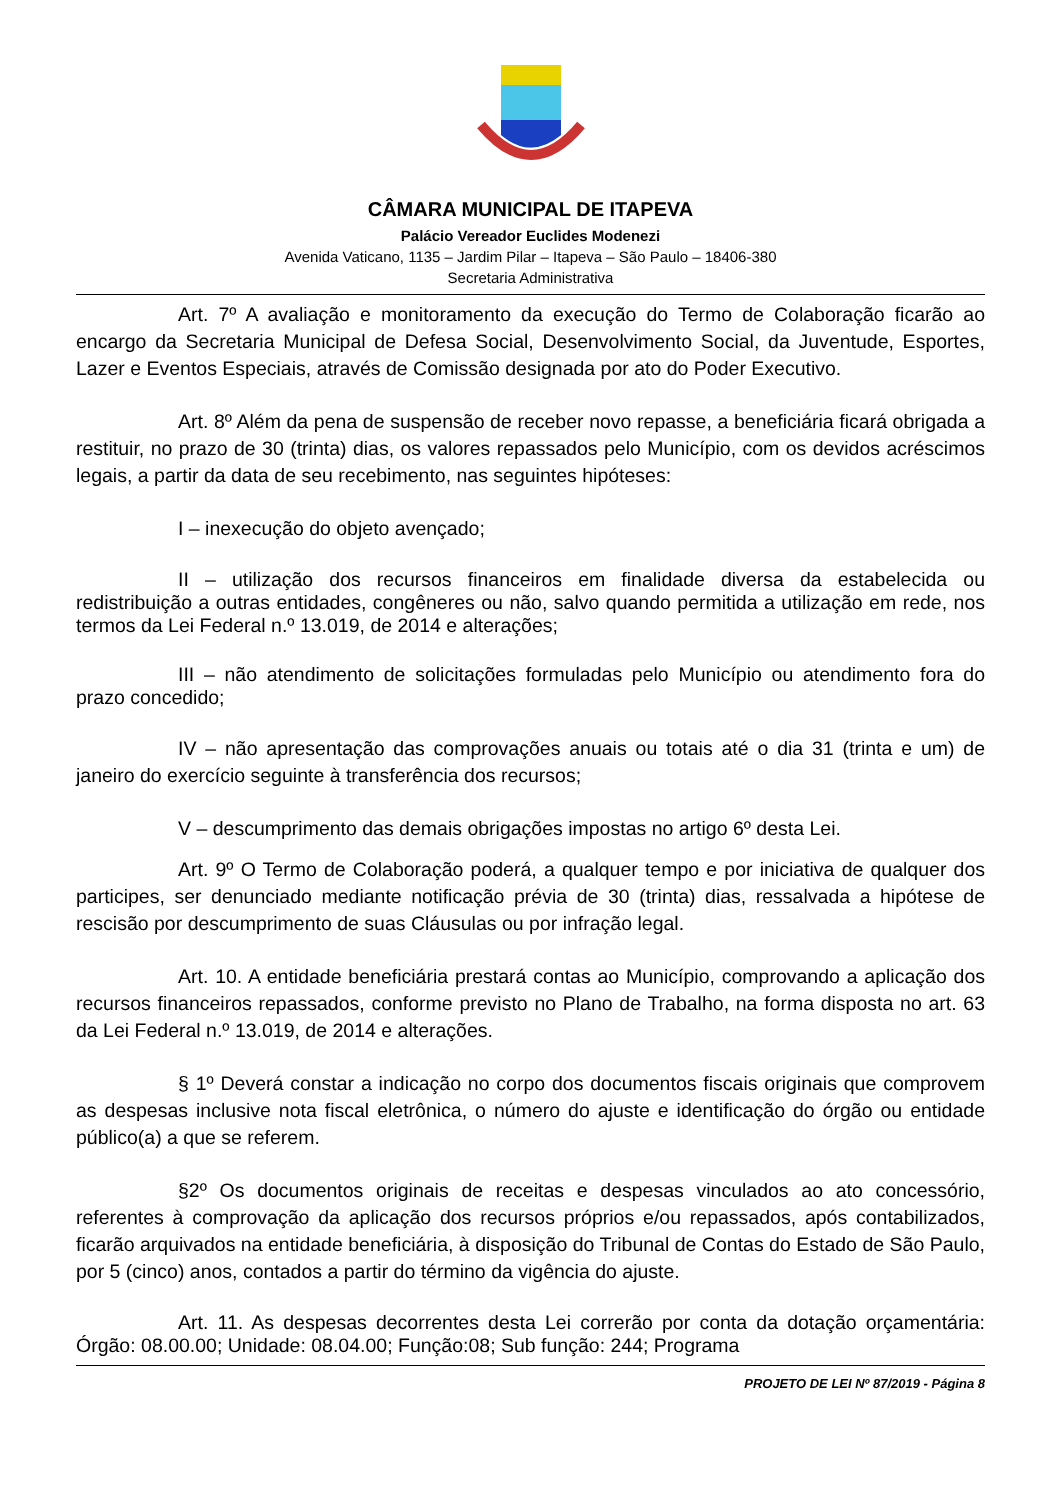CÂMARA MUNICIPAL DE ITAPEVA
Palácio Vereador Euclides Modenezi
Avenida Vaticano, 1135 – Jardim Pilar – Itapeva – São Paulo – 18406-380
Secretaria Administrativa
Art. 7º A avaliação e monitoramento da execução do Termo de Colaboração ficarão ao encargo da Secretaria Municipal de Defesa Social, Desenvolvimento Social, da Juventude, Esportes, Lazer e Eventos Especiais, através de Comissão designada por ato do Poder Executivo.
Art. 8º Além da pena de suspensão de receber novo repasse, a beneficiária ficará obrigada a restituir, no prazo de 30 (trinta) dias, os valores repassados pelo Município, com os devidos acréscimos legais, a partir da data de seu recebimento, nas seguintes hipóteses:
I – inexecução do objeto avençado;
II – utilização dos recursos financeiros em finalidade diversa da estabelecida ou redistribuição a outras entidades, congêneres ou não, salvo quando permitida a utilização em rede, nos termos da Lei Federal n.º 13.019, de 2014 e alterações;
III – não atendimento de solicitações formuladas pelo Município ou atendimento fora do prazo concedido;
IV – não apresentação das comprovações anuais ou totais até o dia 31 (trinta e um) de janeiro do exercício seguinte à transferência dos recursos;
V – descumprimento das demais obrigações impostas no artigo 6º desta Lei.
Art. 9º O Termo de Colaboração poderá, a qualquer tempo e por iniciativa de qualquer dos participes, ser denunciado mediante notificação prévia de 30 (trinta) dias, ressalvada a hipótese de rescisão por descumprimento de suas Cláusulas ou por infração legal.
Art. 10. A entidade beneficiária prestará contas ao Município, comprovando a aplicação dos recursos financeiros repassados, conforme previsto no Plano de Trabalho, na forma disposta no art. 63 da Lei Federal n.º 13.019, de 2014 e alterações.
§ 1º Deverá constar a indicação no corpo dos documentos fiscais originais que comprovem as despesas inclusive nota fiscal eletrônica, o número do ajuste e identificação do órgão ou entidade público(a) a que se referem.
§2º Os documentos originais de receitas e despesas vinculados ao ato concessório, referentes à comprovação da aplicação dos recursos próprios e/ou repassados, após contabilizados, ficarão arquivados na entidade beneficiária, à disposição do Tribunal de Contas do Estado de São Paulo, por 5 (cinco) anos, contados a partir do término da vigência do ajuste.
Art. 11. As despesas decorrentes desta Lei correrão por conta da dotação orçamentária: Órgão: 08.00.00; Unidade: 08.04.00; Função:08; Sub função: 244; Programa
PROJETO DE LEI Nº 87/2019 - Página 8